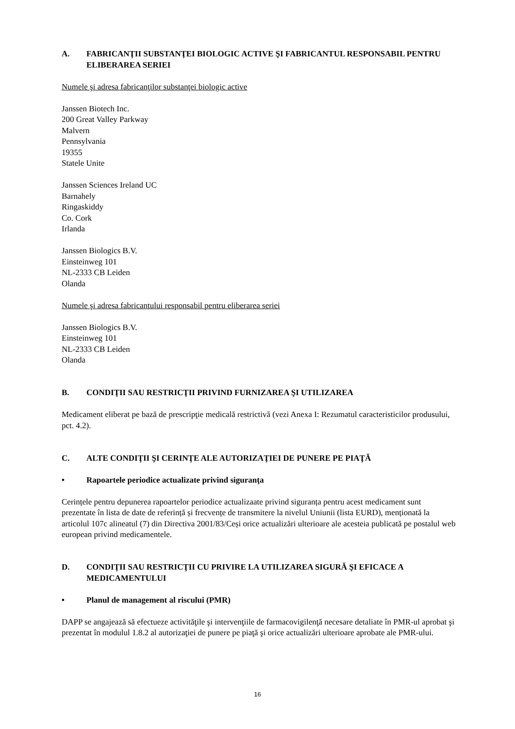A. FABRICANŢII SUBSTANŢEI BIOLOGIC ACTIVE ŞI FABRICANTUL RESPONSABIL PENTRU ELIBERAREA SERIEI
Numele şi adresa fabricanţilor substanţei biologic active
Janssen Biotech Inc.
200 Great Valley Parkway
Malvern
Pennsylvania
19355
Statele Unite
Janssen Sciences Ireland UC
Barnahely
Ringaskiddy
Co. Cork
Irlanda
Janssen Biologics B.V.
Einsteinweg 101
NL-2333 CB Leiden
Olanda
Numele şi adresa fabricantului responsabil pentru eliberarea seriei
Janssen Biologics B.V.
Einsteinweg 101
NL-2333 CB Leiden
Olanda
B. CONDIŢII SAU RESTRICŢII PRIVIND FURNIZAREA ŞI UTILIZAREA
Medicament eliberat pe bază de prescripţie medicală restrictivă (vezi Anexa I: Rezumatul caracteristicilor produsului, pct. 4.2).
C. ALTE CONDIŢII ŞI CERINŢE ALE AUTORIZAŢIEI DE PUNERE PE PIAŢĂ
• Rapoartele periodice actualizate privind siguranţa
Cerințele pentru depunerea rapoartelor periodice actualizaate privind siguranța pentru acest medicament sunt prezentate în lista de date de referință și frecvențe de transmitere la nivelul Uniunii (lista EURD), menționată la articolul 107c alineatul (7) din Directiva 2001/83/Ceși orice actualizări ulterioare ale acesteia publicată pe postalul web european privind medicamentele.
D. CONDIŢII SAU RESTRICŢII CU PRIVIRE LA UTILIZAREA SIGURĂ ŞI EFICACE A MEDICAMENTULUI
• Planul de management al riscului (PMR)
DAPP se angajează să efectueze activităţile şi intervenţiile de farmacovigilenţă necesare detaliate în PMR-ul aprobat şi prezentat în modulul 1.8.2 al autorizaţiei de punere pe piaţă şi orice actualizări ulterioare aprobate ale PMR-ului.
16